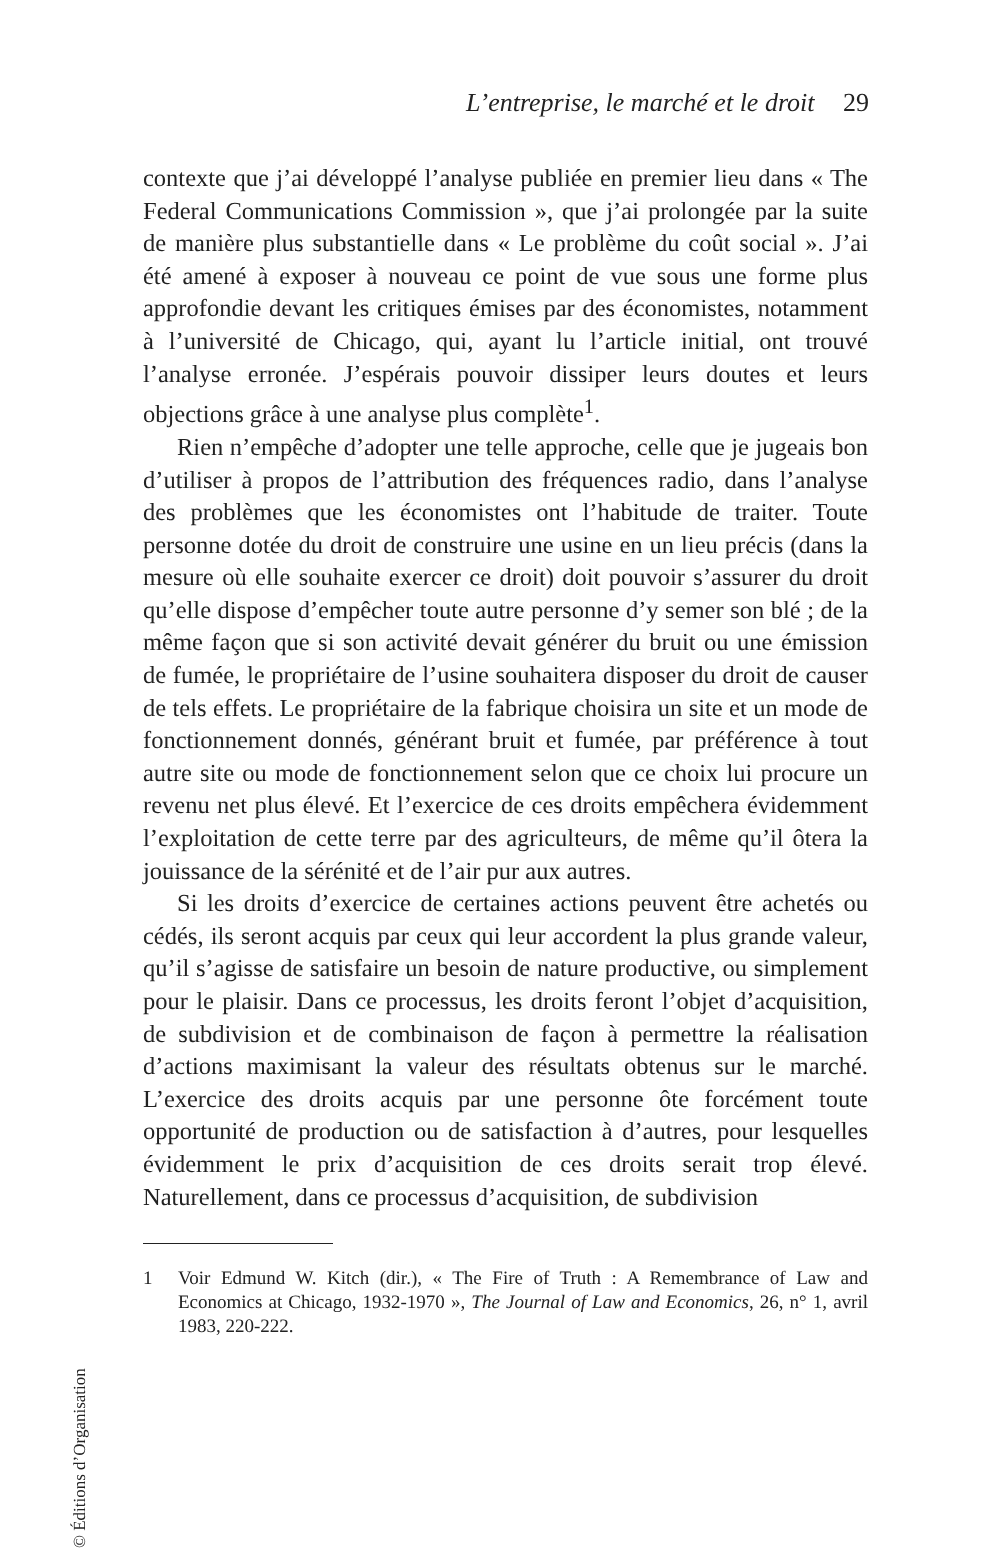L’entreprise, le marché et le droit 29
contexte que j’ai développé l’analyse publiée en premier lieu dans « The Federal Communications Commission », que j’ai prolongée par la suite de manière plus substantielle dans « Le problème du coût social ». J’ai été amené à exposer à nouveau ce point de vue sous une forme plus approfondie devant les critiques émises par des économistes, notamment à l’université de Chicago, qui, ayant lu l’article initial, ont trouvé l’analyse erronée. J’espérais pouvoir dissiper leurs doutes et leurs objections grâce à une analyse plus complète<sup>1</sup>.
Rien n’empêche d’adopter une telle approche, celle que je jugeais bon d’utiliser à propos de l’attribution des fréquences radio, dans l’analyse des problèmes que les économistes ont l’habitude de traiter. Toute personne dotée du droit de construire une usine en un lieu précis (dans la mesure où elle souhaite exercer ce droit) doit pouvoir s’assurer du droit qu’elle dispose d’empêcher toute autre personne d’y semer son blé ; de la même façon que si son activité devait générer du bruit ou une émission de fumée, le propriétaire de l’usine souhaitera disposer du droit de causer de tels effets. Le propriétaire de la fabrique choisira un site et un mode de fonctionnement donnés, générant bruit et fumée, par préférence à tout autre site ou mode de fonctionnement selon que ce choix lui procure un revenu net plus élevé. Et l’exercice de ces droits empêchera évidemment l’exploitation de cette terre par des agriculteurs, de même qu’il ôtera la jouissance de la sérénité et de l’air pur aux autres.
Si les droits d’exercice de certaines actions peuvent être achetés ou cédés, ils seront acquis par ceux qui leur accordent la plus grande valeur, qu’il s’agisse de satisfaire un besoin de nature productive, ou simplement pour le plaisir. Dans ce processus, les droits feront l’objet d’acquisition, de subdivision et de combinaison de façon à permettre la réalisation d’actions maximisant la valeur des résultats obtenus sur le marché. L’exercice des droits acquis par une personne ôte forcément toute opportunité de production ou de satisfaction à d’autres, pour lesquelles évidemment le prix d’acquisition de ces droits serait trop élevé. Naturellement, dans ce processus d’acquisition, de subdivision
1 Voir Edmund W. Kitch (dir.), « The Fire of Truth : A Remembrance of Law and Economics at Chicago, 1932-1970 », The Journal of Law and Economics, 26, n° 1, avril 1983, 220-222.
© Éditions d’Organisation